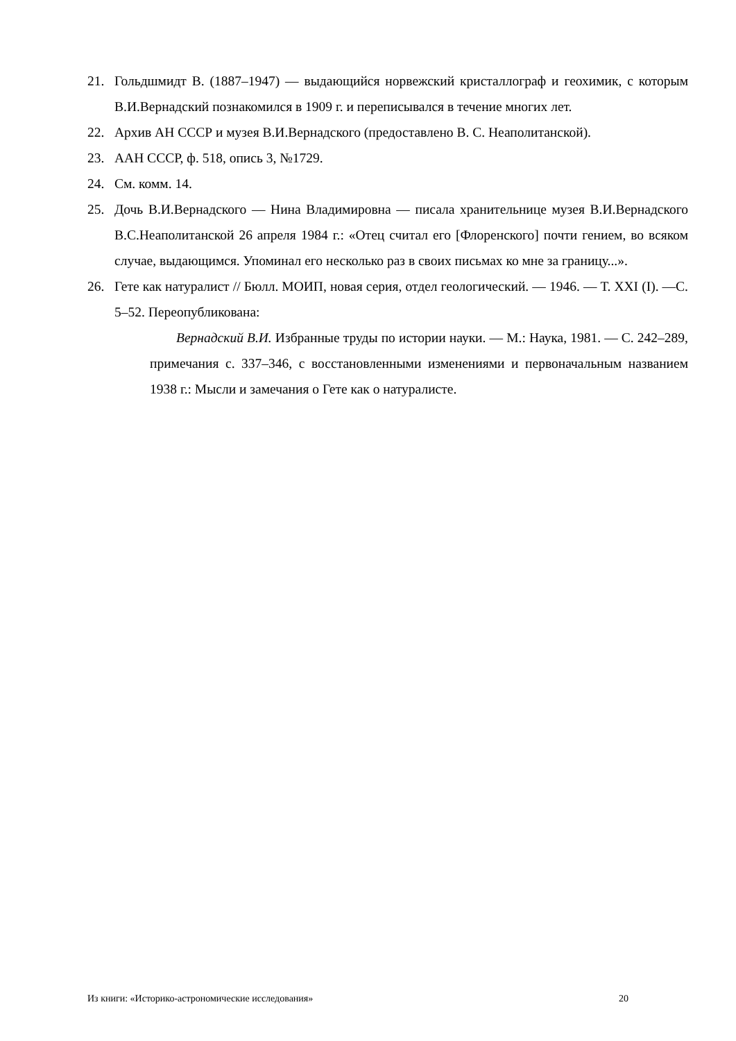21. Гольдшмидт В. (1887–1947) — выдающийся норвежский кристаллограф и геохимик, с которым В.И.Вернадский познакомился в 1909 г. и переписывался в течение многих лет.
22. Архив АН СССР и музея В.И.Вернадского (предоставлено В. С. Неаполитанской).
23. ААН СССР, ф. 518, опись 3, №1729.
24. См. комм. 14.
25. Дочь В.И.Вернадского — Нина Владимировна — писала хранительнице музея В.И.Вернадского В.С.Неаполитанской 26 апреля 1984 г.: «Отец считал его [Флоренского] почти гением, во всяком случае, выдающимся. Упоминал его несколько раз в своих письмах ко мне за границу...».
26. Гете как натуралист // Бюлл. МОИП, новая серия, отдел геологический. — 1946. — Т. XXI (I). —С. 5–52. Переопубликована:
Вернадский В.И. Избранные труды по истории науки. — М.: Наука, 1981. — С. 242–289, примечания с. 337–346, с восстановленными изменениями и первоначальным названием 1938 г.: Мысли и замечания о Гете как о натуралисте.
Из книги: «Историко-астрономические исследования» 20